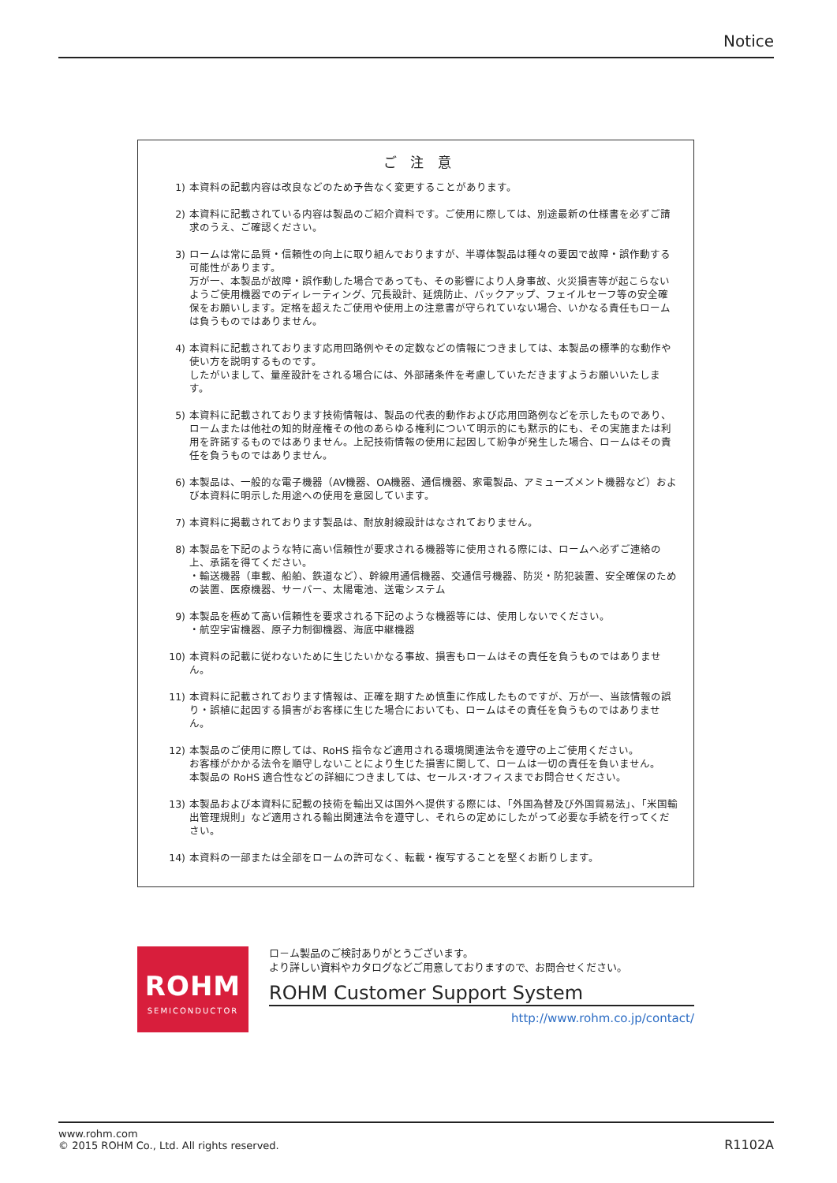Notice
ご 注 意
1) 本資料の記載内容は改良などのため予告なく変更することがあります。
2) 本資料に記載されている内容は製品のご紹介資料です。ご使用に際しては、別途最新の仕様書を必ずご請求のうえ、ご確認ください。
3) ロームは常に品質・信頼性の向上に取り組んでおりますが、半導体製品は種々の要因で故障・誤作動する可能性があります。
万が一、本製品が故障・誤作動した場合であっても、その影響により人身事故、火災損害等が起こらないようご使用機器でのディレーティング、冗長設計、延焼防止、バックアップ、フェイルセーフ等の安全確保をお願いします。定格を超えたご使用や使用上の注意書が守られていない場合、いかなる責任もロームは負うものではありません。
4) 本資料に記載されております応用回路例やその定数などの情報につきましては、本製品の標準的な動作や使い方を説明するものです。
したがいまして、量産設計をされる場合には、外部諸条件を考慮していただきますようお願いいたします。
5) 本資料に記載されております技術情報は、製品の代表的動作および応用回路例などを示したものであり、ロームまたは他社の知的財産権その他のあらゆる権利について明示的にも黙示的にも、その実施または利用を許諾するものではありません。上記技術情報の使用に起因して紛争が発生した場合、ロームはその責任を負うものではありません。
6) 本製品は、一般的な電子機器（AV機器、OA機器、通信機器、家電製品、アミューズメント機器など）および本資料に明示した用途への使用を意図しています。
7) 本資料に掲載されております製品は、耐放射線設計はなされておりません。
8) 本製品を下記のような特に高い信頼性が要求される機器等に使用される際には、ロームへ必ずご連絡の上、承諾を得てください。
・輸送機器（車載、船舶、鉄道など）、幹線用通信機器、交通信号機器、防災・防犯装置、安全確保のための装置、医療機器、サーバー、太陽電池、送電システム
9) 本製品を極めて高い信頼性を要求される下記のような機器等には、使用しないでください。
・航空宇宙機器、原子力制御機器、海底中継機器
10) 本資料の記載に従わないために生じたいかなる事故、損害もロームはその責任を負うものではありません。
11) 本資料に記載されております情報は、正確を期すため慎重に作成したものですが、万が一、当該情報の誤り・誤植に起因する損害がお客様に生じた場合においても、ロームはその責任を負うものではありません。
12) 本製品のご使用に際しては、RoHS 指令など適用される環境関連法令を遵守の上ご使用ください。
お客様がかかる法令を順守しないことにより生じた損害に関して、ロームは一切の責任を負いません。
本製品の RoHS 適合性などの詳細につきましては、セールス･オフィスまでお問合せください。
13) 本製品および本資料に記載の技術を輸出又は国外へ提供する際には、「外国為替及び外国貿易法」、「米国輸出管理規則」など適用される輸出関連法令を遵守し、それらの定めにしたがって必要な手続を行ってください。
14) 本資料の一部または全部をロームの許可なく、転載・複写することを堅くお断りします。
ROHM
SEMICONDUCTOR
ロ－ム製品のご検討ありがとうございます。
より詳しい資料やカタログなどご用意しておりますので、お問合せください。
ROHM Customer Support System
http://www.rohm.co.jp/contact/
www.rohm.com
© 2015 ROHM Co., Ltd. All rights reserved.
R1102A